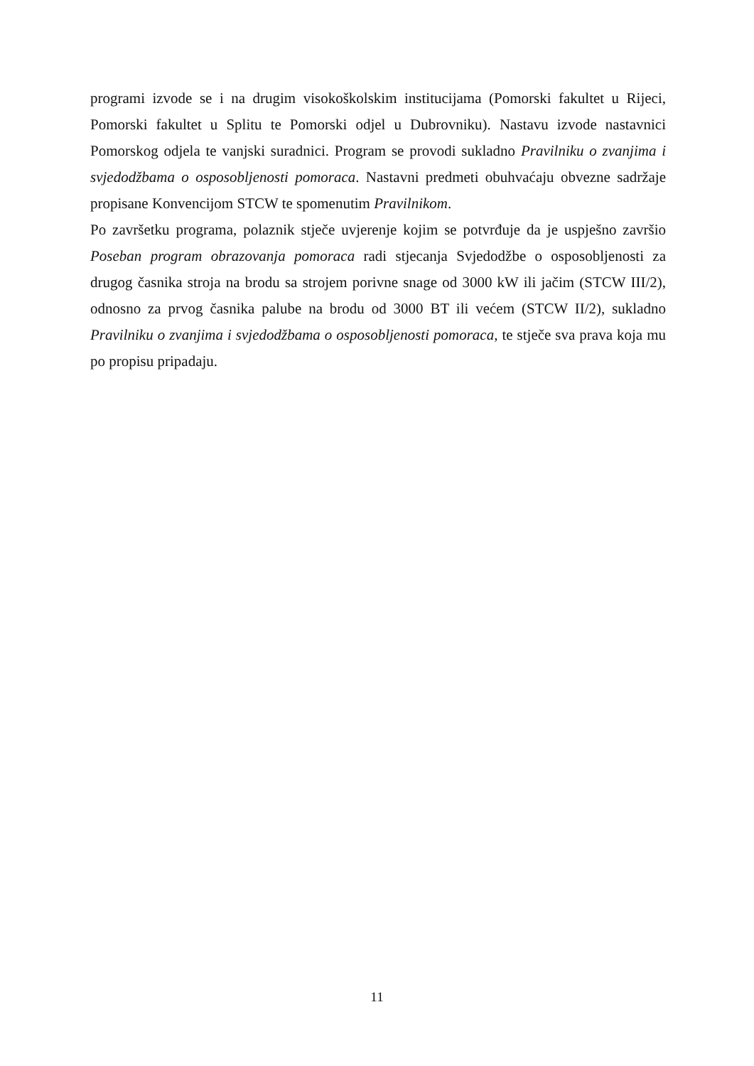programi izvode se i na drugim visokoškolskim institucijama (Pomorski fakultet u Rijeci, Pomorski fakultet u Splitu te Pomorski odjel u Dubrovniku). Nastavu izvode nastavnici Pomorskog odjela te vanjski suradnici. Program se provodi sukladno Pravilniku o zvanjima i svjedodžbama o osposobljenosti pomoraca. Nastavni predmeti obuhvaćaju obvezne sadržaje propisane Konvencijom STCW te spomenutim Pravilnikom.
Po završetku programa, polaznik stječe uvjerenje kojim se potvrđuje da je uspješno završio Poseban program obrazovanja pomoraca radi stjecanja Svjedodžbe o osposobljenosti za drugog časnika stroja na brodu sa strojem porivne snage od 3000 kW ili jačim (STCW III/2), odnosno za prvog časnika palube na brodu od 3000 BT ili većem (STCW II/2), sukladno Pravilniku o zvanjima i svjedodžbama o osposobljenosti pomoraca, te stječe sva prava koja mu po propisu pripadaju.
11